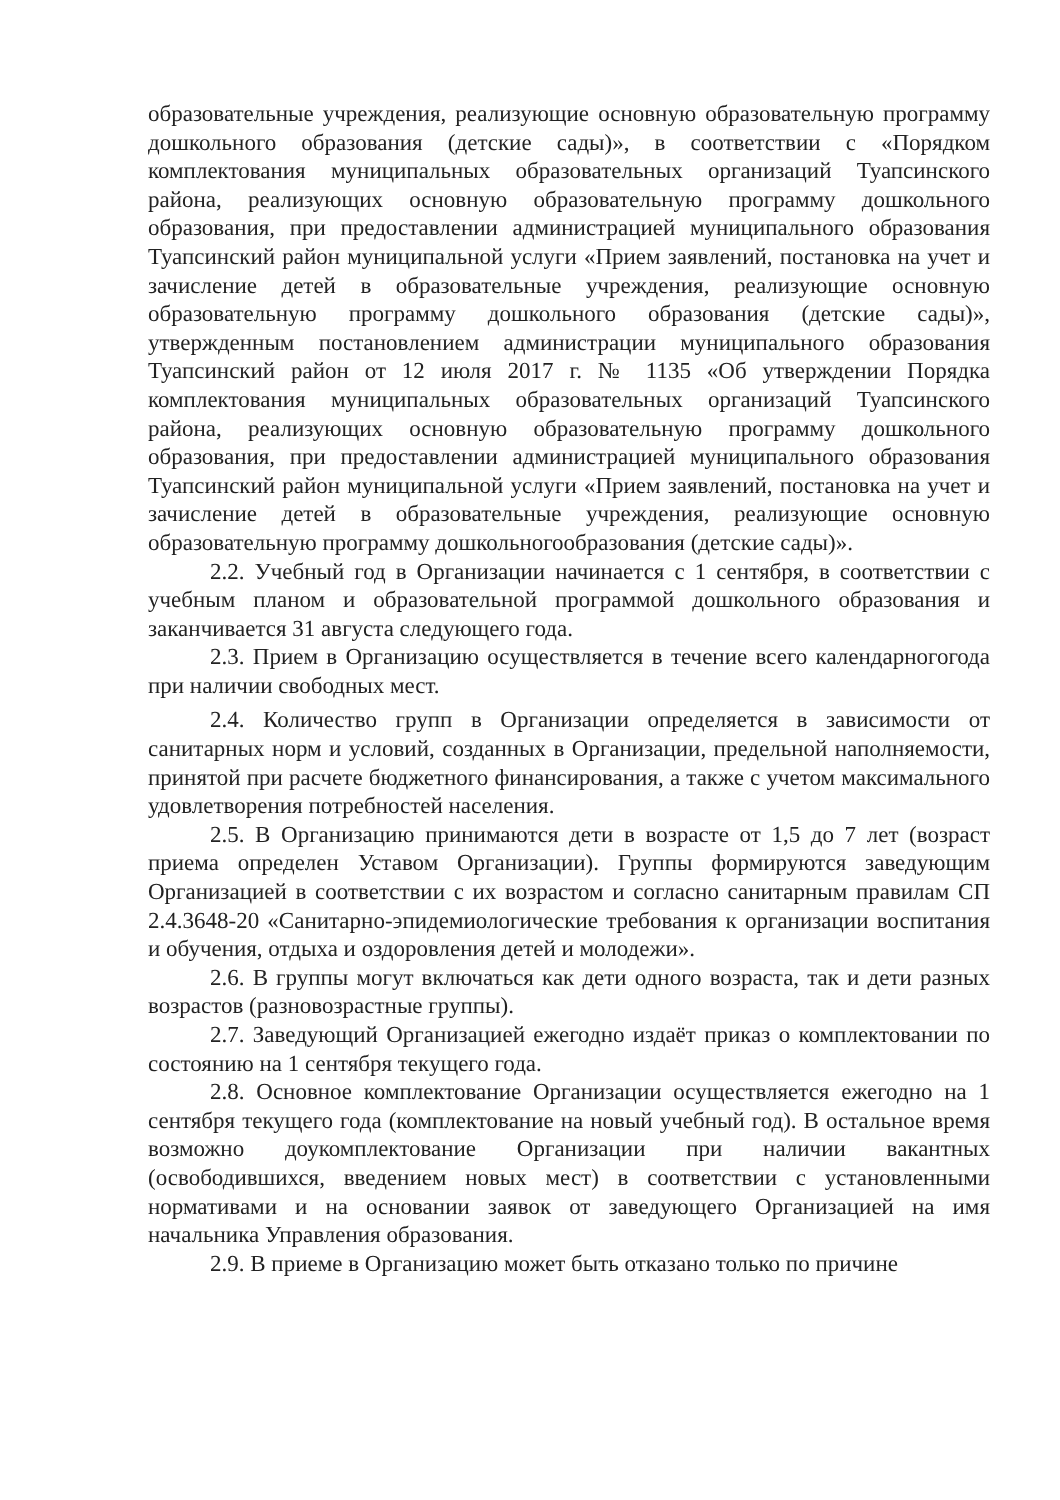образовательные учреждения, реализующие основную образовательную программу дошкольного образования (детские сады)», в соответствии с «Порядком комплектования муниципальных образовательных организаций Туапсинского района, реализующих основную образовательную программу дошкольного образования, при предоставлении администрацией муниципального образования Туапсинский район муниципальной услуги «Прием заявлений, постановка на учет и зачисление детей в образовательные учреждения, реализующие основную образовательную программу дошкольного образования (детские сады)», утвержденным постановлением администрации муниципального образования Туапсинский район от 12 июля 2017 г. № 1135 «Об утверждении Порядка комплектования муниципальных образовательных организаций Туапсинского района, реализующих основную образовательную программу дошкольного образования, при предоставлении администрацией муниципального образования Туапсинский район муниципальной услуги «Прием заявлений, постановка на учет и зачисление детей в образовательные учреждения, реализующие основную образовательную программу дошкольногообразования (детские сады)».
2.2. Учебный год в Организации начинается с 1 сентября, в соответствии с учебным планом и образовательной программой дошкольного образования и заканчивается 31 августа следующего года.
2.3. Прием в Организацию осуществляется в течение всего календарногогода при наличии свободных мест.
2.4. Количество групп в Организации определяется в зависимости от санитарных норм и условий, созданных в Организации, предельной наполняемости, принятой при расчете бюджетного финансирования, а также с учетом максимального удовлетворения потребностей населения.
2.5. В Организацию принимаются дети в возрасте от 1,5 до 7 лет (возраст приема определен Уставом Организации). Группы формируются заведующим Организацией в соответствии с их возрастом и согласно санитарным правилам СП 2.4.3648-20 «Санитарно-эпидемиологические требования к организации воспитания и обучения, отдыха и оздоровления детей и молодежи».
2.6. В группы могут включаться как дети одного возраста, так и дети разных возрастов (разновозрастные группы).
2.7. Заведующий Организацией ежегодно издаёт приказ о комплектовании по состоянию на 1 сентября текущего года.
2.8. Основное комплектование Организации осуществляется ежегодно на 1 сентября текущего года (комплектование на новый учебный год). В остальное время возможно доукомплектование Организации при наличии вакантных (освободившихся, введением новых мест) в соответствии с установленными нормативами и на основании заявок от заведующего Организацией на имя начальника Управления образования.
2.9. В приеме в Организацию может быть отказано только по причине